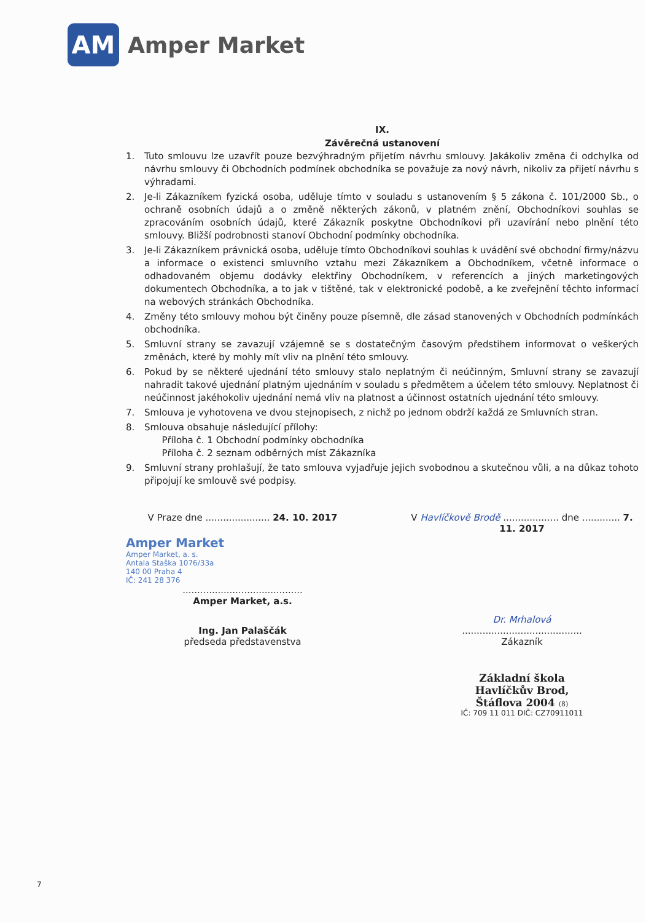AM
Amper Market
IX.
Závěrečná ustanovení
1. Tuto smlouvu lze uzavřít pouze bezvýhradným přijetím návrhu smlouvy. Jakákoliv změna či odchylka od návrhu smlouvy či Obchodních podmínek obchodníka se považuje za nový návrh, nikoliv za přijetí návrhu s výhradami.
2. Je-li Zákazníkem fyzická osoba, uděluje tímto v souladu s ustanovením § 5 zákona č. 101/2000 Sb., o ochraně osobních údajů a o změně některých zákonů, v platném znění, Obchodníkovi souhlas se zpracováním osobních údajů, které Zákazník poskytne Obchodníkovi při uzavírání nebo plnění této smlouvy. Bližší podrobnosti stanoví Obchodní podmínky obchodníka.
3. Je-li Zákazníkem právnická osoba, uděluje tímto Obchodníkovi souhlas k uvádění své obchodní firmy/názvu a informace o existenci smluvního vztahu mezi Zákazníkem a Obchodníkem, včetně informace o odhadovaném objemu dodávky elektřiny Obchodníkem, v referencích a jiných marketingových dokumentech Obchodníka, a to jak v tištěné, tak v elektronické podobě, a ke zveřejnění těchto informací na webových stránkách Obchodníka.
4. Změny této smlouvy mohou být činěny pouze písemně, dle zásad stanovených v Obchodních podmínkách obchodníka.
5. Smluvní strany se zavazují vzájemně se s dostatečným časovým předstihem informovat o veškerých změnách, které by mohly mít vliv na plnění této smlouvy.
6. Pokud by se některé ujednání této smlouvy stalo neplatným či neúčinným, Smluvní strany se zavazují nahradit takové ujednání platným ujednáním v souladu s předmětem a účelem této smlouvy. Neplatnost či neúčinnost jakéhokoliv ujednání nemá vliv na platnost a účinnost ostatních ujednání této smlouvy.
7. Smlouva je vyhotovena ve dvou stejnopisech, z nichž po jednom obdrží každá ze Smluvních stran.
8. Smlouva obsahuje následující přílohy:
Příloha č. 1 Obchodní podmínky obchodníka
Příloha č. 2 seznam odběrných míst Zákazníka
9. Smluvní strany prohlašují, že tato smlouva vyjadřuje jejich svobodnou a skutečnou vůli, a na důkaz tohoto připojují ke smlouvě své podpisy.
V Praze dne ...................... 24. 10. 2017
Amper Market
Amper Market, a. s.
Antala Staška 1076/33a
140 00 Praha 4
IČ: 241 28 376
.........................................
Amper Market, a.s.
Ing. Jan Palaščák
předseda představenstva
V Havlíčkově Brodě ................... dne ............. 7. 11. 2017
Dr. Mrhalová
.........................................
Zákazník
Základní škola
Havlíčkův Brod,
Štáflova 2004 (8)
IČ: 709 11 011 DIČ: CZ70911011
7